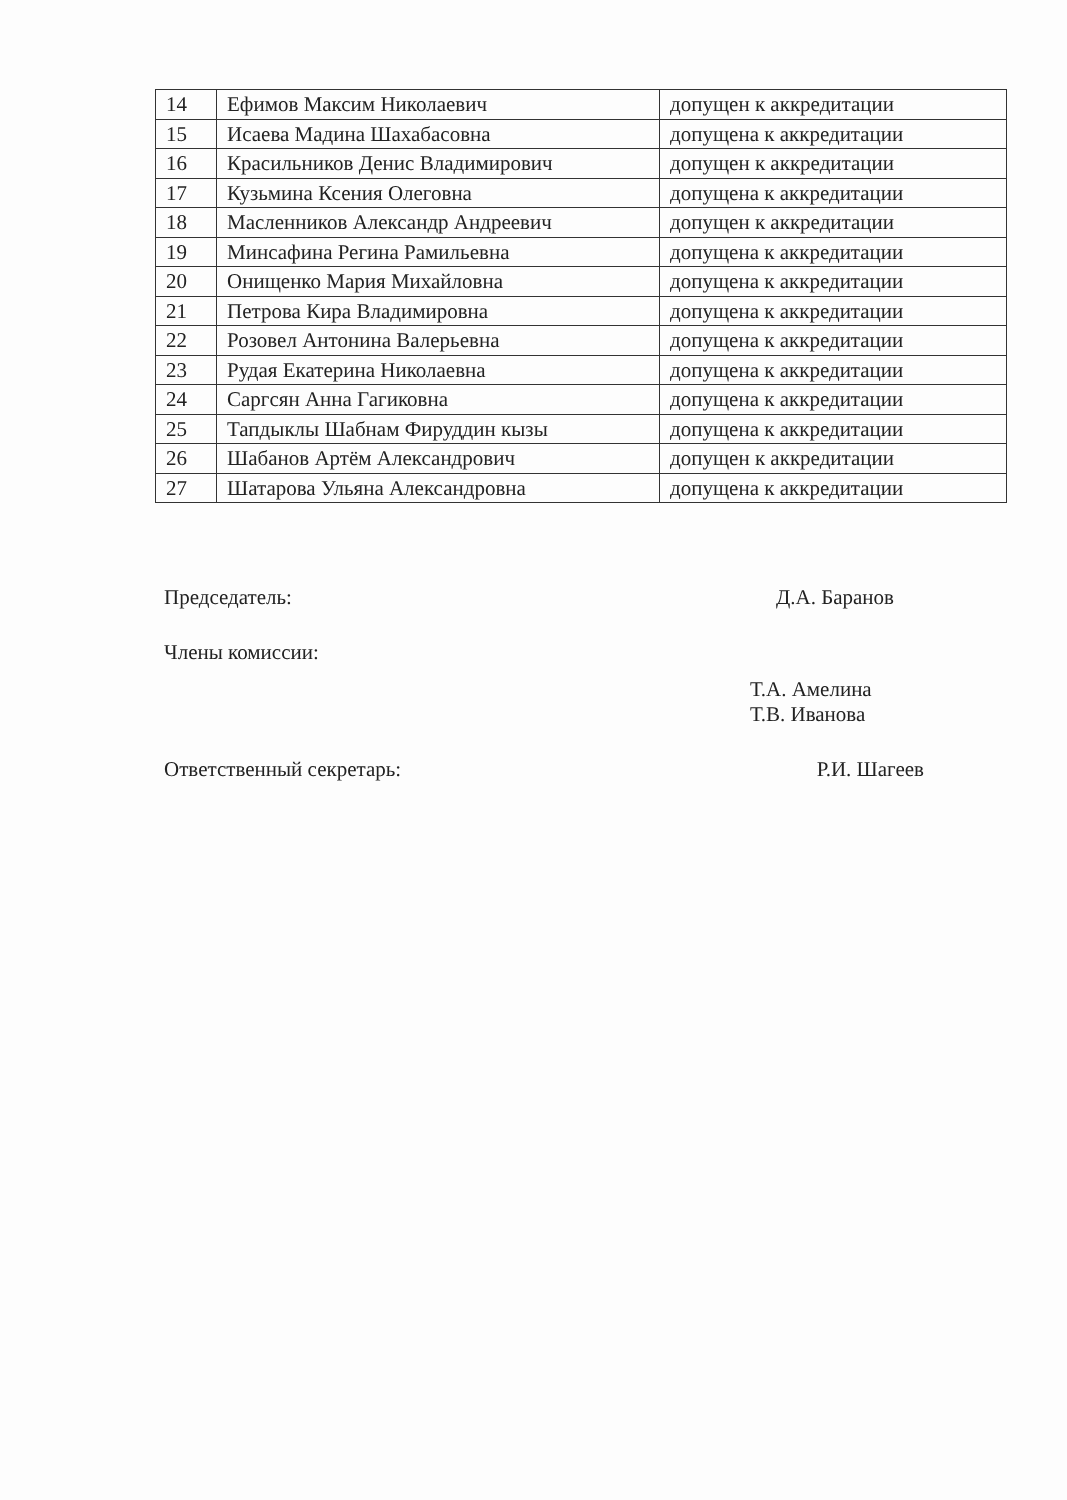| 14 | Ефимов Максим Николаевич | допущен к аккредитации |
| 15 | Исаева Мадина Шахабасовна | допущена к аккредитации |
| 16 | Красильников Денис Владимирович | допущен к аккредитации |
| 17 | Кузьмина Ксения Олеговна | допущена к аккредитации |
| 18 | Масленников Александр Андреевич | допущен к аккредитации |
| 19 | Минсафина Регина Рамильевна | допущена к аккредитации |
| 20 | Онищенко Мария Михайловна | допущена к аккредитации |
| 21 | Петрова Кира Владимировна | допущена к аккредитации |
| 22 | Розовел Антонина Валерьевна | допущена к аккредитации |
| 23 | Рудая Екатерина Николаевна | допущена к аккредитации |
| 24 | Саргсян Анна Гагиковна | допущена к аккредитации |
| 25 | Тапдыклы Шабнам Фируддин кызы | допущена к аккредитации |
| 26 | Шабанов Артём Александрович | допущен к аккредитации |
| 27 | Шатарова Ульяна Александровна | допущена к аккредитации |
Председатель: Д.А. Баранов
Члены комиссии:
Т.А. Амелина
Т.В. Иванова
Ответственный секретарь: Р.И. Шагеев